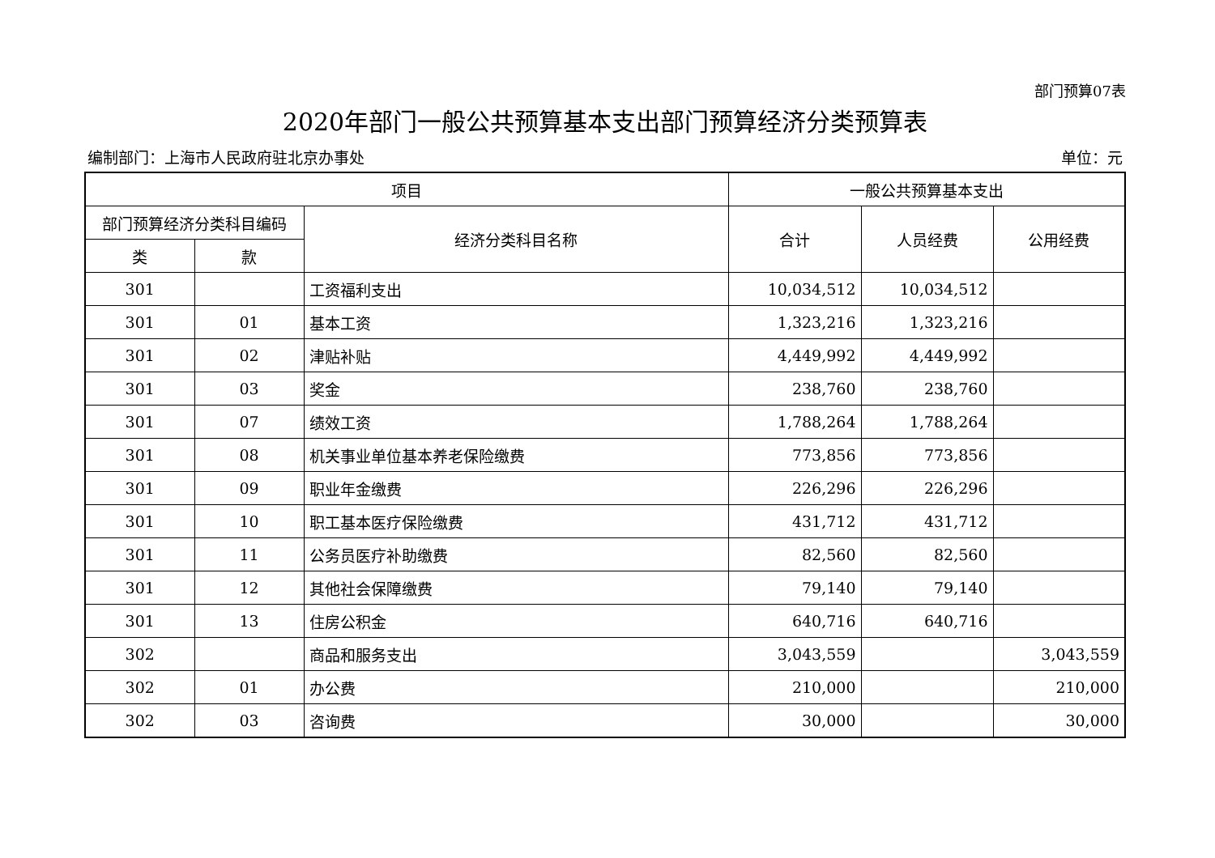部门预算07表
2020年部门一般公共预算基本支出部门预算经济分类预算表
编制部门：上海市人民政府驻北京办事处 单位：元
| 项目 | | | 一般公共预算基本支出 | | |
| --- | --- | --- | --- | --- | --- |
| 部门预算经济分类科目编码 | | 经济分类科目名称 | 合计 | 人员经费 | 公用经费 |
| 类 | 款 | | | | |
| 301 | | 工资福利支出 | 10,034,512 | 10,034,512 | |
| 301 | 01 | 基本工资 | 1,323,216 | 1,323,216 | |
| 301 | 02 | 津贴补贴 | 4,449,992 | 4,449,992 | |
| 301 | 03 | 奖金 | 238,760 | 238,760 | |
| 301 | 07 | 绩效工资 | 1,788,264 | 1,788,264 | |
| 301 | 08 | 机关事业单位基本养老保险缴费 | 773,856 | 773,856 | |
| 301 | 09 | 职业年金缴费 | 226,296 | 226,296 | |
| 301 | 10 | 职工基本医疗保险缴费 | 431,712 | 431,712 | |
| 301 | 11 | 公务员医疗补助缴费 | 82,560 | 82,560 | |
| 301 | 12 | 其他社会保障缴费 | 79,140 | 79,140 | |
| 301 | 13 | 住房公积金 | 640,716 | 640,716 | |
| 302 | | 商品和服务支出 | 3,043,559 | | 3,043,559 |
| 302 | 01 | 办公费 | 210,000 | | 210,000 |
| 302 | 03 | 咨询费 | 30,000 | | 30,000 |